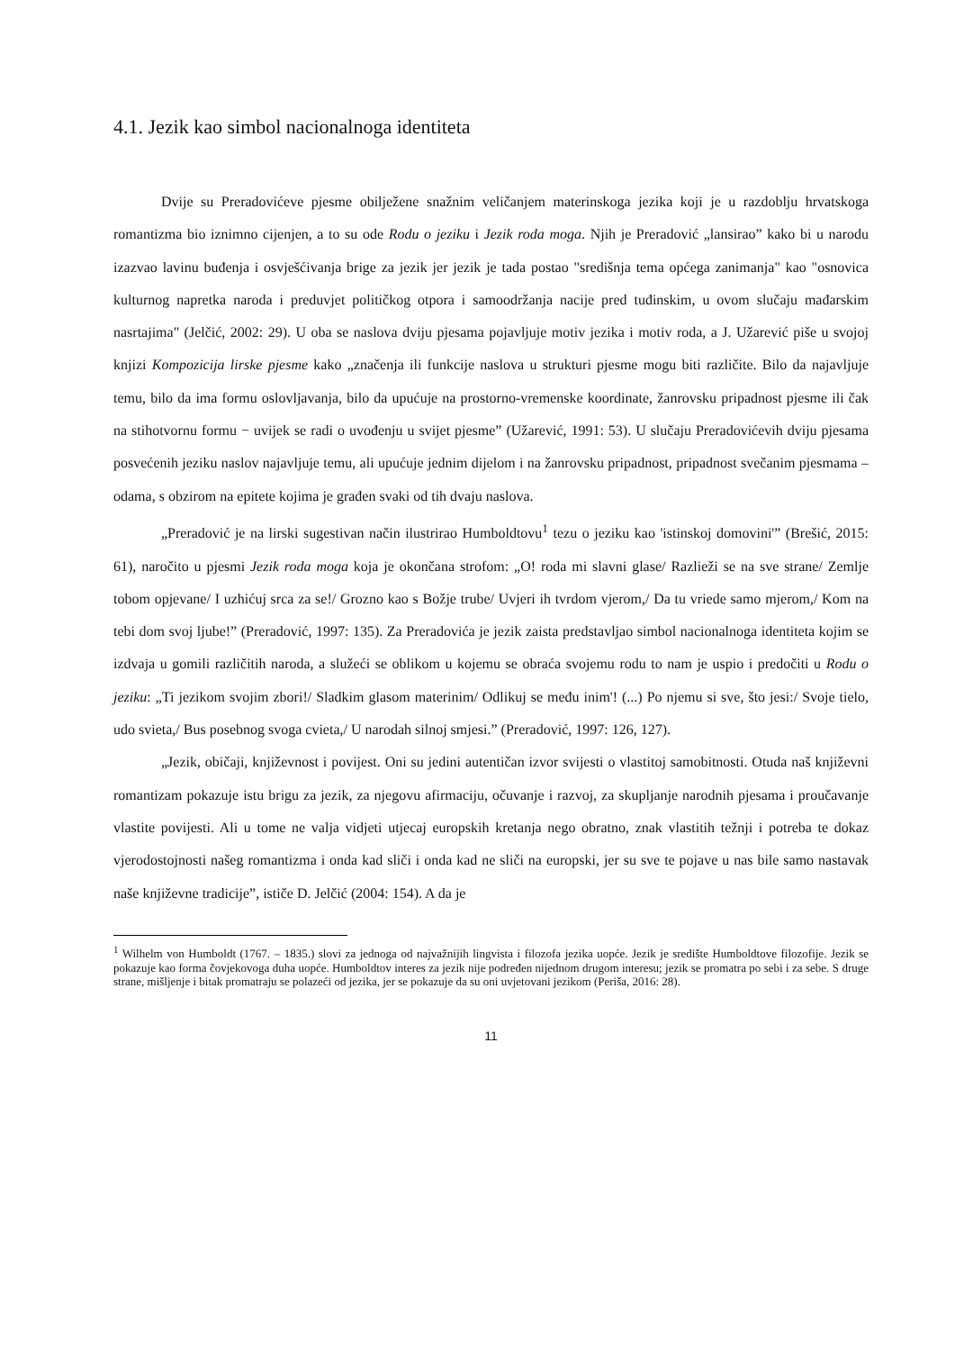4.1. Jezik kao simbol nacionalnoga identiteta
Dvije su Preradovićeve pjesme obilježene snažnim veličanjem materinskoga jezika koji je u razdoblju hrvatskoga romantizma bio iznimno cijenjen, a to su ode Rodu o jeziku i Jezik roda moga. Njih je Preradović „lansirao” kako bi u narodu izazvao lavinu buđenja i osvješćivanja brige za jezik jer jezik je tada postao "središnja tema općega zanimanja" kao "osnovica kulturnog napretka naroda i preduvjet političkog otpora i samoodržanja nacije pred tuđinskim, u ovom slučaju mađarskim nasrtajima" (Jelčić, 2002: 29). U oba se naslova dviju pjesama pojavljuje motiv jezika i motiv roda, a J. Užarević piše u svojoj knjizi Kompozicija lirske pjesme kako „značenja ili funkcije naslova u strukturi pjesme mogu biti različite. Bilo da najavljuje temu, bilo da ima formu oslovljavanja, bilo da upućuje na prostorno-vremenske koordinate, žanrovsku pripadnost pjesme ili čak na stihotvornu formu − uvijek se radi o uvođenju u svijet pjesme” (Užarević, 1991: 53). U slučaju Preradovićevih dviju pjesama posvećenih jeziku naslov najavljuje temu, ali upućuje jednim dijelom i na žanrovsku pripadnost, pripadnost svečanim pjesmama – odama, s obzirom na epitete kojima je građen svaki od tih dvaju naslova.
„Preradović je na lirski sugestivan način ilustrirao Humboldtovu<sup>1</sup> tezu o jeziku kao 'istinskoj domovini'” (Brešić, 2015: 61), naročito u pjesmi Jezik roda moga koja je okončana strofom: „O! roda mi slavni glase/ Razlieži se na sve strane/ Zemlje tobom opjevane/ I uzhićuj srca za se!/ Grozno kao s Božje trube/ Uvjeri ih tvrdom vjerom,/ Da tu vriede samo mjerom,/ Kom na tebi dom svoj ljube!” (Preradović, 1997: 135). Za Preradovića je jezik zaista predstavljao simbol nacionalnoga identiteta kojim se izdvaja u gomili različitih naroda, a služeći se oblikom u kojemu se obraća svojemu rodu to nam je uspio i predočiti u Rodu o jeziku: „Ti jezikom svojim zbori!/ Sladkim glasom materinim/ Odlikuj se među inim'! (...) Po njemu si sve, što jesi:/ Svoje tielo, udo svieta,/ Bus posebnog svoga cvieta,/ U narodah silnoj smjesi.” (Preradović, 1997: 126, 127).
„Jezik, običaji, književnost i povijest. Oni su jedini autentičan izvor svijesti o vlastitoj samobitnosti. Otuda naš književni romantizam pokazuje istu brigu za jezik, za njegovu afirmaciju, očuvanje i razvoj, za skupljanje narodnih pjesama i proučavanje vlastite povijesti. Ali u tome ne valja vidjeti utjecaj europskih kretanja nego obratno, znak vlastitih težnji i potreba te dokaz vjerodostojnosti našeg romantizma i onda kad sliči i onda kad ne sliči na europski, jer su sve te pojave u nas bile samo nastavak naše književne tradicije”, ističe D. Jelčić (2004: 154). A da je
<sup>1</sup> Wilhelm von Humboldt (1767. – 1835.) slovi za jednoga od najvažnijih lingvista i filozofa jezika uopće. Jezik je središte Humboldtove filozofije. Jezik se pokazuje kao forma čovjekovoga duha uopće. Humboldtov interes za jezik nije podređen nijednom drugom interesu; jezik se promatra po sebi i za sebe. S druge strane, mišljenje i bitak promatraju se polazeći od jezika, jer se pokazuje da su oni uvjetovani jezikom (Periša, 2016: 28).
11